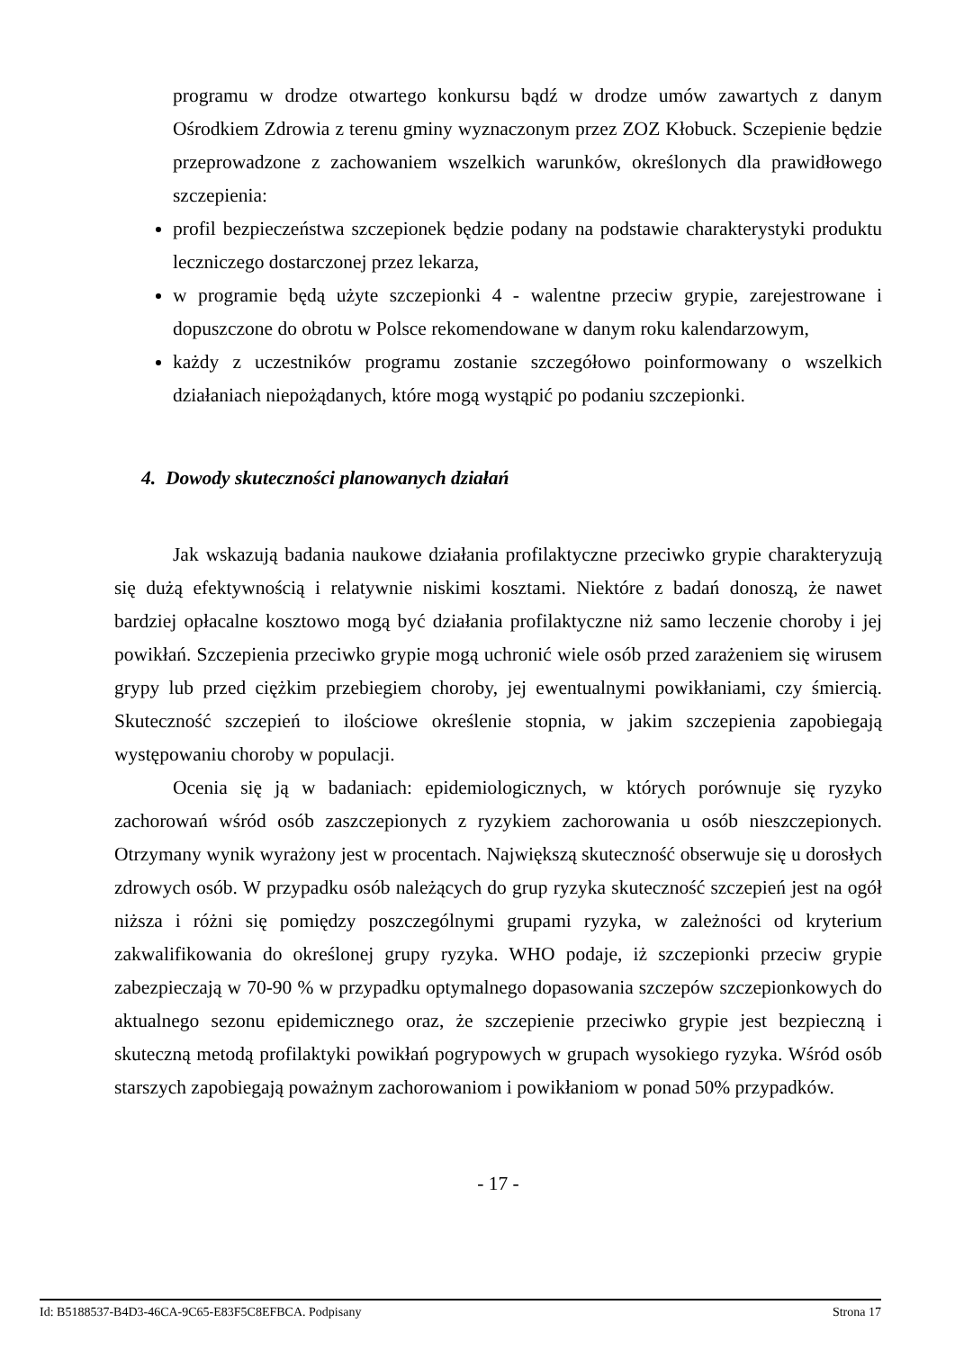programu w drodze otwartego konkursu bądź w drodze umów zawartych z danym Ośrodkiem Zdrowia z terenu gminy wyznaczonym przez ZOZ Kłobuck. Sczepienie będzie przeprowadzone z zachowaniem wszelkich warunków, określonych dla prawidłowego szczepienia:
profil bezpieczeństwa szczepionek będzie podany na podstawie charakterystyki produktu leczniczego dostarczonej przez lekarza,
w programie będą użyte szczepionki 4 - walentne przeciw grypie, zarejestrowane i dopuszczone do obrotu w Polsce rekomendowane w danym roku kalendarzowym,
każdy z uczestników programu zostanie szczegółowo poinformowany o wszelkich działaniach niepożądanych, które mogą wystąpić po podaniu szczepionki.
4. Dowody skuteczności planowanych działań
Jak wskazują badania naukowe działania profilaktyczne przeciwko grypie charakteryzują się dużą efektywnością i relatywnie niskimi kosztami. Niektóre z badań donoszą, że nawet bardziej opłacalne kosztowo mogą być działania profilaktyczne niż samo leczenie choroby i jej powikłań. Szczepienia przeciwko grypie mogą uchronić wiele osób przed zarażeniem się wirusem grypy lub przed ciężkim przebiegiem choroby, jej ewentualnymi powikłaniami, czy śmiercią. Skuteczność szczepień to ilościowe określenie stopnia, w jakim szczepienia zapobiegają występowaniu choroby w populacji.
Ocenia się ją w badaniach: epidemiologicznych, w których porównuje się ryzyko zachorowań wśród osób zaszczepionych z ryzykiem zachorowania u osób nieszczepionych. Otrzymany wynik wyrażony jest w procentach. Największą skuteczność obserwuje się u dorosłych zdrowych osób. W przypadku osób należących do grup ryzyka skuteczność szczepień jest na ogół niższa i różni się pomiędzy poszczególnymi grupami ryzyka, w zależności od kryterium zakwalifikowania do określonej grupy ryzyka. WHO podaje, iż szczepionki przeciw grypie zabezpieczają w 70-90 % w przypadku optymalnego dopasowania szczepów szczepionkowych do aktualnego sezonu epidemicznego oraz, że szczepienie przeciwko grypie jest bezpieczną i skuteczną metodą profilaktyki powikłań pogrypowych w grupach wysokiego ryzyka. Wśród osób starszych zapobiegają poważnym zachorowaniom i powikłaniom w ponad 50% przypadków.
- 17 -
Id: B5188537-B4D3-46CA-9C65-E83F5C8EFBCA. Podpisany Strona 17